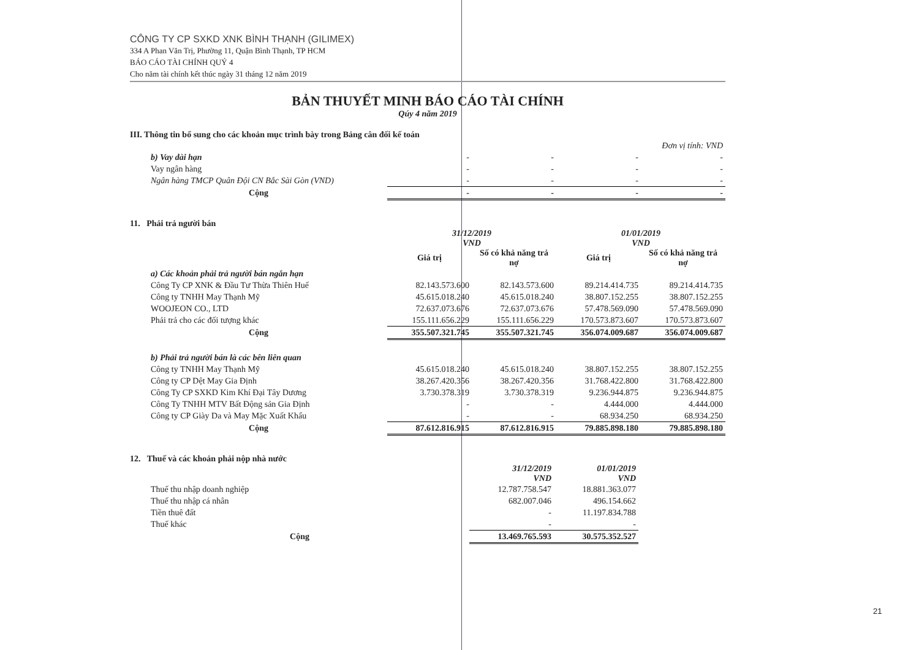CÔNG TY CP SXKD XNK BÌNH THẠNH (GILIMEX)
334 A Phan Văn Trị, Phường 11, Quận Bình Thạnh, TP HCM
BÁO CÁO TÀI CHÍNH QUÝ 4
Cho năm tài chính kết thúc ngày 31 tháng 12 năm 2019
BẢN THUYẾT MINH BÁO CÁO TÀI CHÍNH
Qúy 4 năm 2019
III. Thông tin bổ sung cho các khoản mục trình bày trong Bảng cân đối kế toán
| Đơn vị tính: VND | | | | |
| b) Vay dài hạn | - | - | - | - |
| Vay ngân hàng | - | - | - | - |
| Ngân hàng TMCP Quân Đội CN Bắc Sài Gòn (VND) | - | - | - | - |
| Cộng | - | - | - | - |
11. Phải trả người bán
| | 31/12/2019 VND | | 01/01/2019 VND | |
| | Giá trị | Số có khả năng trả nợ | Giá trị | Số có khả năng trả nợ |
| a) Các khoản phải trả người bán ngắn hạn | | | | |
| Công Ty CP XNK & Đầu Tư Thừa Thiên Huế | 82.143.573.600 | 82.143.573.600 | 89.214.414.735 | 89.214.414.735 |
| Công ty TNHH May Thạnh Mỹ | 45.615.018.240 | 45.615.018.240 | 38.807.152.255 | 38.807.152.255 |
| WOOJEON CO., LTD | 72.637.073.676 | 72.637.073.676 | 57.478.569.090 | 57.478.569.090 |
| Phải trả cho các đối tượng khác | 155.111.656.229 | 155.111.656.229 | 170.573.873.607 | 170.573.873.607 |
| Cộng | 355.507.321.745 | 355.507.321.745 | 356.074.009.687 | 356.074.009.687 |
| b) Phải trả người bán là các bên liên quan | | | | |
| Công ty TNHH May Thạnh Mỹ | 45.615.018.240 | 45.615.018.240 | 38.807.152.255 | 38.807.152.255 |
| Công ty CP Dệt May Gia Định | 38.267.420.356 | 38.267.420.356 | 31.768.422.800 | 31.768.422.800 |
| Công Ty CP SXKD Kim Khí Đại Tây Dương | 3.730.378.319 | 3.730.378.319 | 9.236.944.875 | 9.236.944.875 |
| Công Ty TNHH MTV Bất Động sản Gia Định | - | - | 4.444.000 | 4.444.000 |
| Công ty CP Giày Da và May Mặc Xuất Khẩu | - | - | 68.934.250 | 68.934.250 |
| Cộng | 87.612.816.915 | 87.612.816.915 | 79.885.898.180 | 79.885.898.180 |
12. Thuế và các khoản phải nộp nhà nước
| | 31/12/2019 VND | 01/01/2019 VND |
| Thuế thu nhập doanh nghiệp | 12.787.758.547 | 18.881.363.077 |
| Thuế thu nhập cá nhân | 682.007.046 | 496.154.662 |
| Tiền thuê đất | - | 11.197.834.788 |
| Thuế khác | - | - |
| Cộng | 13.469.765.593 | 30.575.352.527 |
21